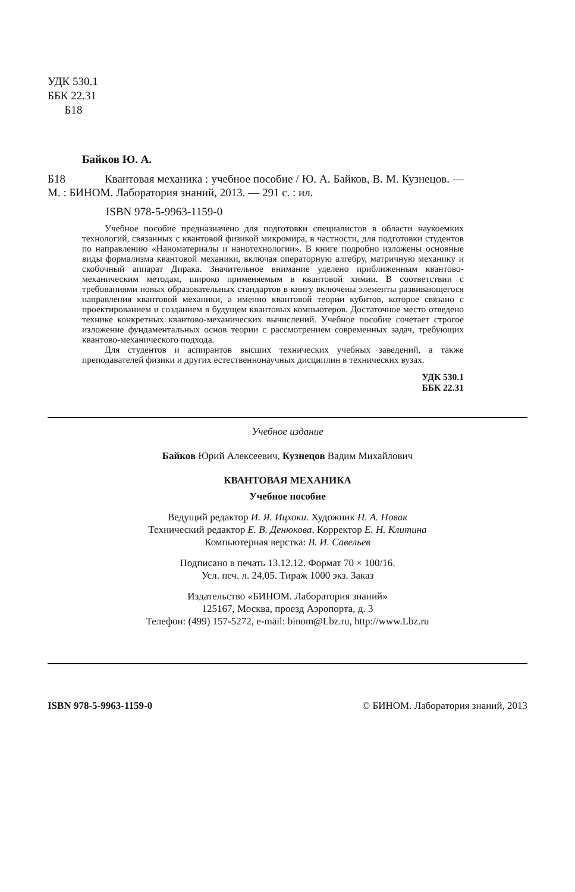УДК 530.1
ББК 22.31
Б18
Байков Ю. А.
Б18 Квантовая механика : учебное пособие / Ю. А. Байков, В. М. Кузнецов. — М. : БИНОМ. Лаборатория знаний, 2013. — 291 с. : ил.
ISBN 978-5-9963-1159-0
Учебное пособие предназначено для подготовки специалистов в области наукоемких технологий, связанных с квантовой физикой микромира, в частности, для подготовки студентов по направлению «Наноматериалы и нанотехнологии». В книге подробно изложены основные виды формализма квантовой механики, включая операторную алгебру, матричную механику и скобочный аппарат Дирака. Значительное внимание уделено приближенным квантово-механическим методам, широко применяемым в квантовой химии. В соответствии с требованиями новых образовательных стандартов в книгу включены элементы развивающегося направления квантовой механики, а именно квантовой теории кубитов, которое связано с проектированием и созданием в будущем квантовых компьютеров. Достаточное место отведено технике конкретных квантово-механических вычислений. Учебное пособие сочетает строгое изложение фундаментальных основ теории с рассмотрением современных задач, требующих квантово-механического подхода.
Для студентов и аспирантов высших технических учебных заведений, а также преподавателей физики и других естественнонаучных дисциплин в технических вузах.
УДК 530.1
ББК 22.31
Учебное издание
Байков Юрий Алексеевич, Кузнецов Вадим Михайлович
КВАНТОВАЯ МЕХАНИКА
Учебное пособие
Ведущий редактор И. Я. Ицхоки. Художник Н. А. Новак
Технический редактор Е. В. Денюкова. Корректор Е. Н. Клитина
Компьютерная верстка: В. И. Савельев
Подписано в печать 13.12.12. Формат 70 × 100/16.
Усл. печ. л. 24,05. Тираж 1000 экз. Заказ
Издательство «БИНОМ. Лаборатория знаний»
125167, Москва, проезд Аэропорта, д. 3
Телефон: (499) 157-5272, e-mail: binom@Lbz.ru, http://www.Lbz.ru
ISBN 978-5-9963-1159-0 © БИНОМ. Лаборатория знаний, 2013